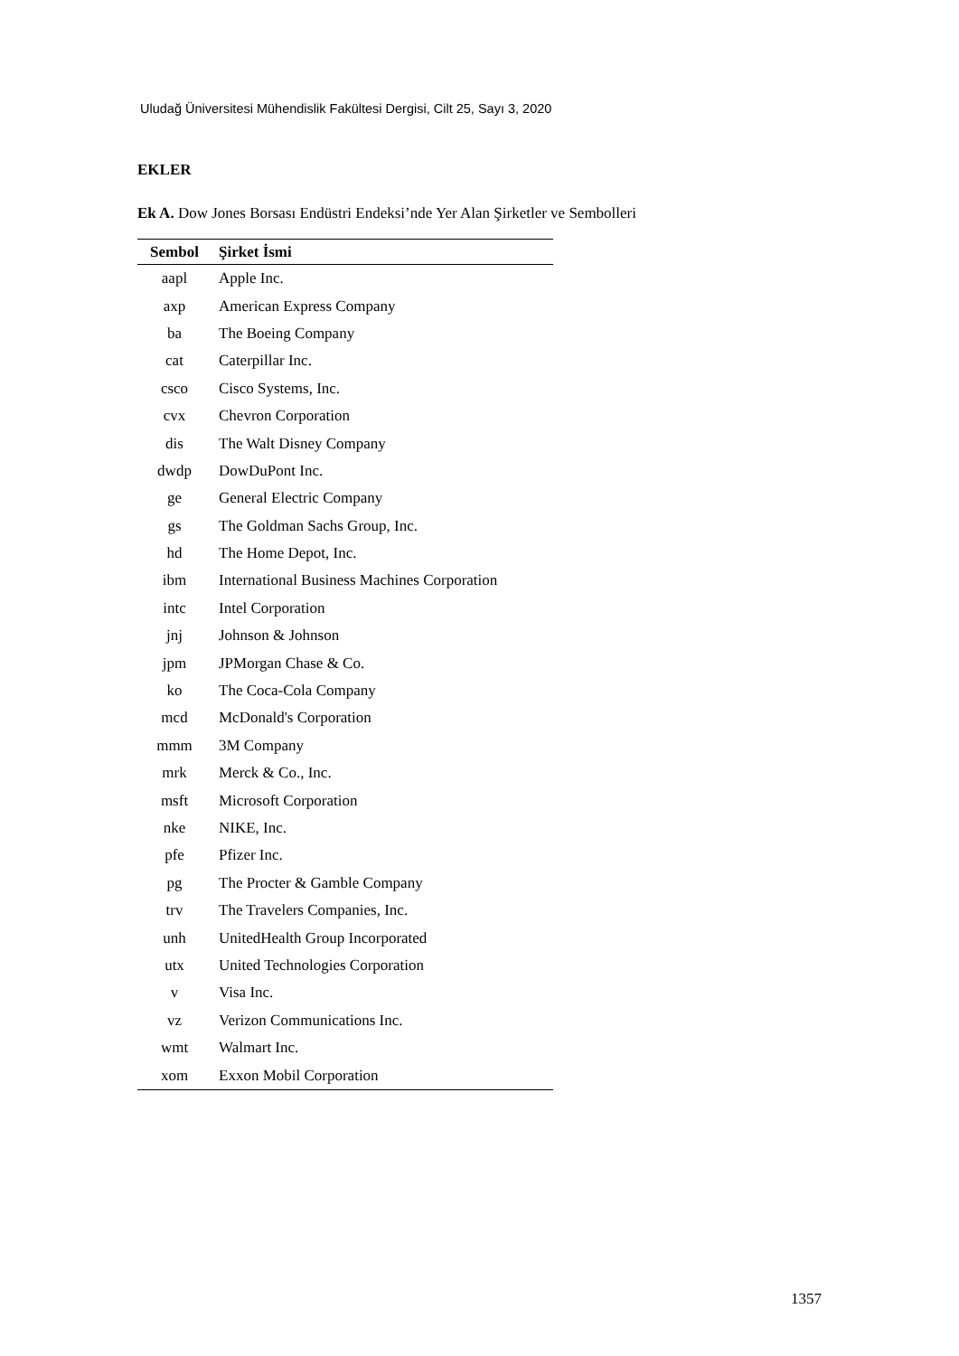Uludağ Üniversitesi Mühendislik Fakültesi Dergisi, Cilt 25, Sayı 3, 2020
EKLER
Ek A. Dow Jones Borsası Endüstri Endeksi’nde Yer Alan Şirketler ve Sembolleri
| Sembol | Şirket İsmi |
| --- | --- |
| aapl | Apple Inc. |
| axp | American Express Company |
| ba | The Boeing Company |
| cat | Caterpillar Inc. |
| csco | Cisco Systems, Inc. |
| cvx | Chevron Corporation |
| dis | The Walt Disney Company |
| dwdp | DowDuPont Inc. |
| ge | General Electric Company |
| gs | The Goldman Sachs Group, Inc. |
| hd | The Home Depot, Inc. |
| ibm | International Business Machines Corporation |
| intc | Intel Corporation |
| jnj | Johnson & Johnson |
| jpm | JPMorgan Chase & Co. |
| ko | The Coca-Cola Company |
| mcd | McDonald's Corporation |
| mmm | 3M Company |
| mrk | Merck & Co., Inc. |
| msft | Microsoft Corporation |
| nke | NIKE, Inc. |
| pfe | Pfizer Inc. |
| pg | The Procter & Gamble Company |
| trv | The Travelers Companies, Inc. |
| unh | UnitedHealth Group Incorporated |
| utx | United Technologies Corporation |
| v | Visa Inc. |
| vz | Verizon Communications Inc. |
| wmt | Walmart Inc. |
| xom | Exxon Mobil Corporation |
1357